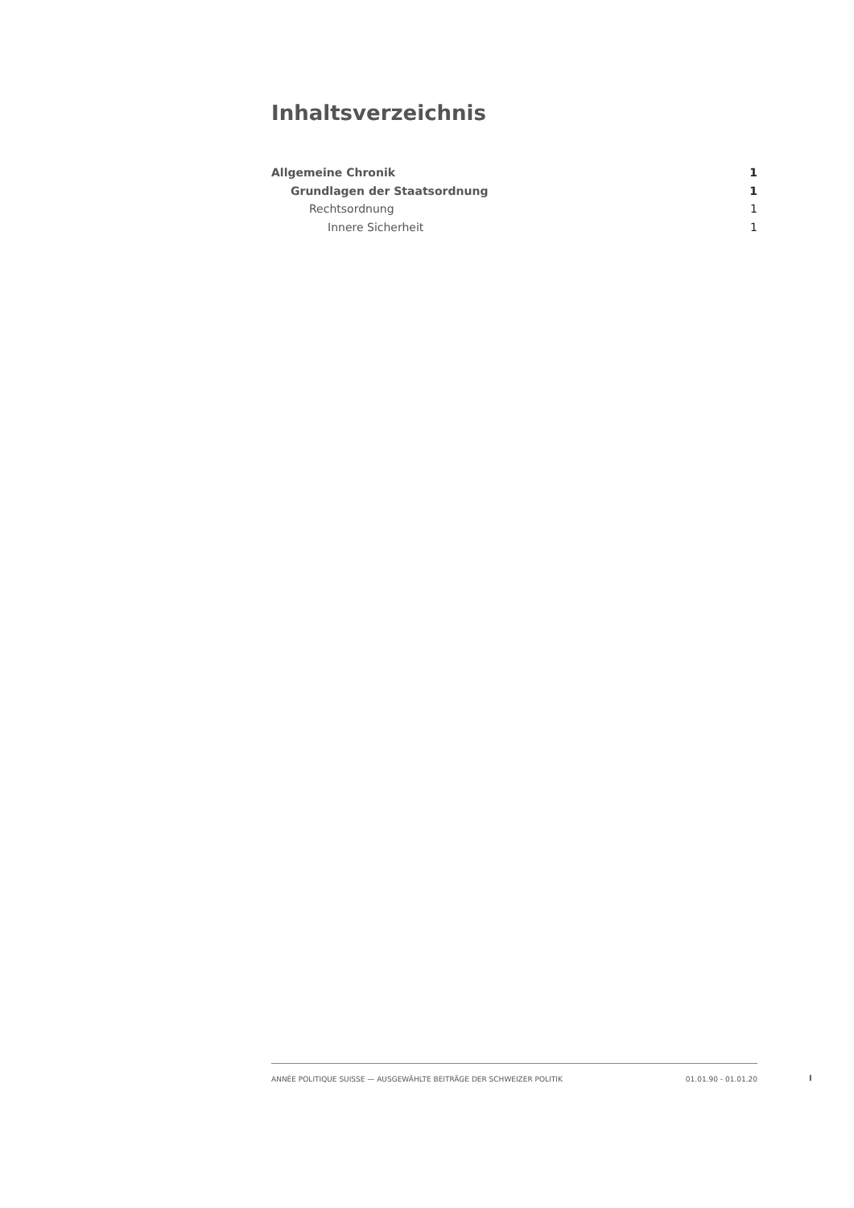Inhaltsverzeichnis
Allgemeine Chronik 1
Grundlagen der Staatsordnung 1
Rechtsordnung 1
Innere Sicherheit 1
ANNÉE POLITIQUE SUISSE — AUSGEWÄHLTE BEITRÄGE DER SCHWEIZER POLITIK 01.01.90 - 01.01.20
I